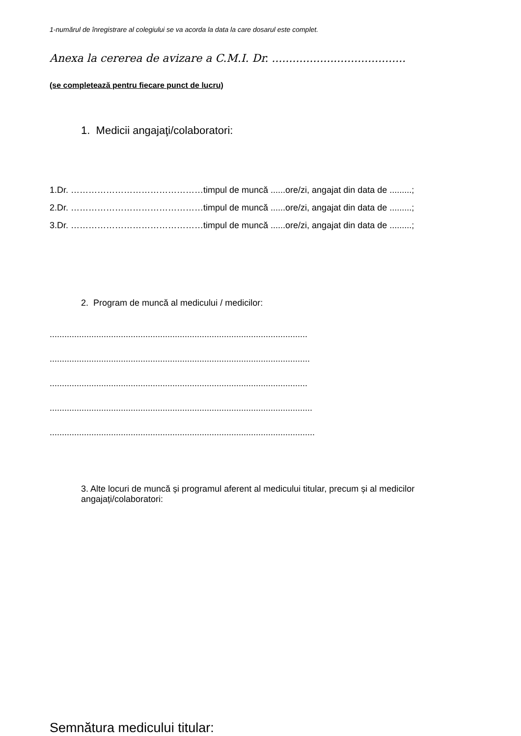1-numărul de înregistrare al colegiului se va acorda la data la care dosarul este complet.
Anexa la cererea de avizare a C.M.I. Dr. .......................................
(se completează pentru fiecare punct de lucru)
1. Medicii angajaţi/colaboratori:
1.Dr. ………………………………………timpul de muncă ......ore/zi, angajat din data de .........;
2.Dr. ………………………………………timpul de muncă ......ore/zi, angajat din data de .........;
3.Dr. ………………………………………timpul de muncă ......ore/zi, angajat din data de .........;
2. Program de muncă al medicului / medicilor:
.........................................................................................................
..........................................................................................................
.........................................................................................................
...........................................................................................................
............................................................................................................
3. Alte locuri de muncă și programul aferent al medicului titular, precum și al medicilor angajați/colaboratori:
Semnătura medicului titular: